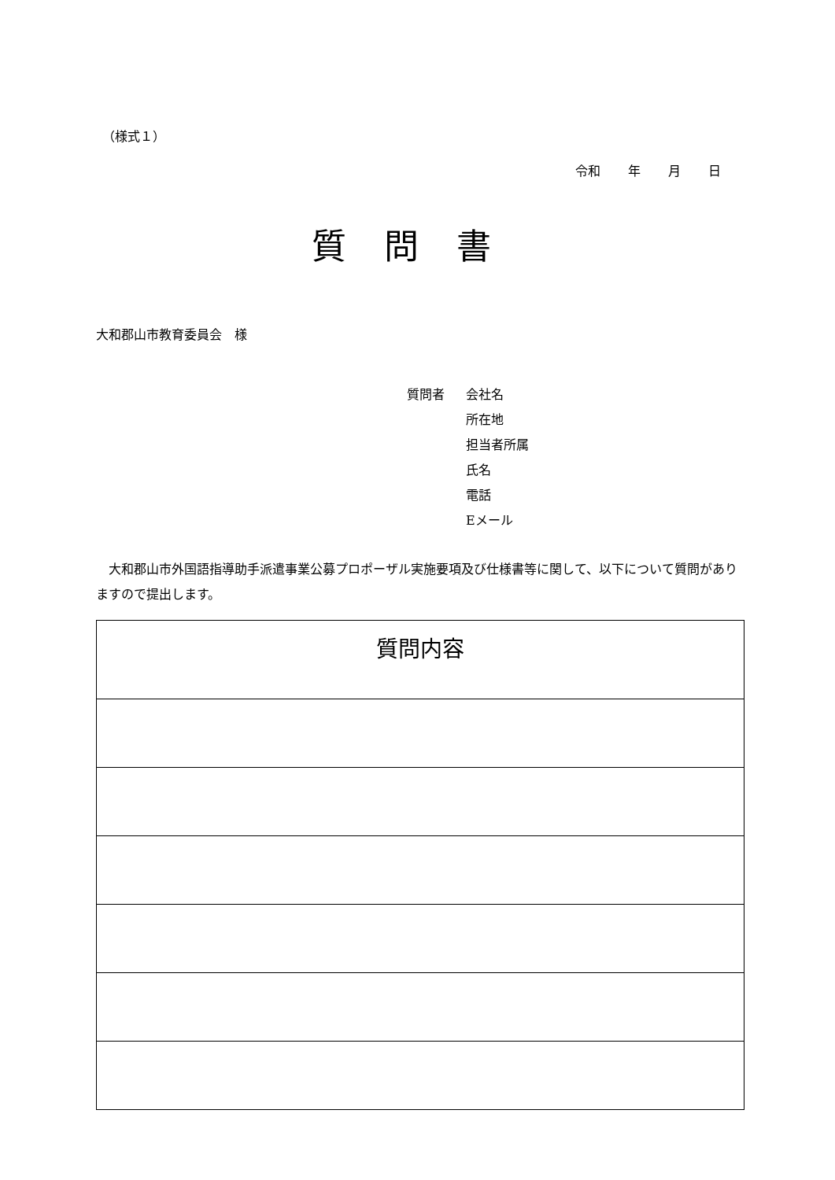（様式１）
令和 年 月 日
質問書
大和郡山市教育委員会　様
質問者 会社名
所在地
担当者所属
氏名
電話
Eメール
大和郡山市外国語指導助手派遣事業公募プロポーザル実施要項及び仕様書等に関して、以下について質問がありますので提出します。
| 質問内容 |
| --- |